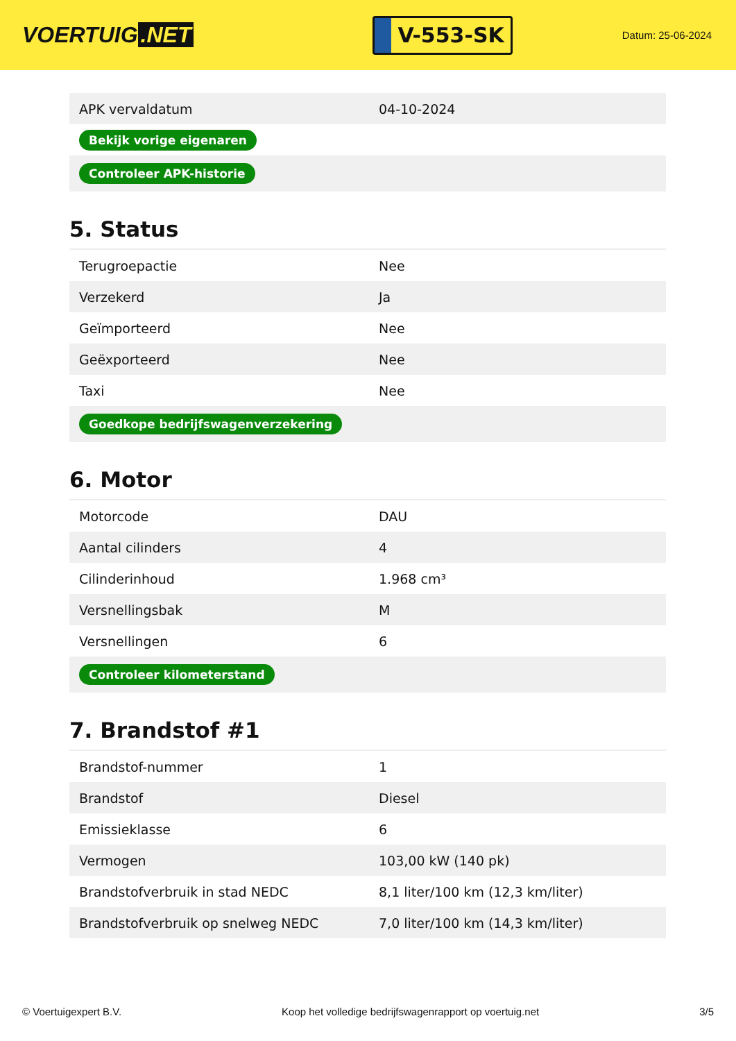VOERTUIG.NET
V-553-SK
Datum: 25-06-2024
| APK vervaldatum | 04-10-2024 |
| Bekijk vorige eigenaren | |
| Controleer APK-historie | |
5. Status
| Terugroepactie | Nee |
| Verzekerd | Ja |
| Geïmporteerd | Nee |
| Geëxporteerd | Nee |
| Taxi | Nee |
| Goedkope bedrijfswagenverzekering | |
6. Motor
| Motorcode | DAU |
| Aantal cilinders | 4 |
| Cilinderinhoud | 1.968 cm³ |
| Versnellingsbak | M |
| Versnellingen | 6 |
| Controleer kilometerstand | |
7. Brandstof #1
| Brandstof-nummer | 1 |
| Brandstof | Diesel |
| Emissieklasse | 6 |
| Vermogen | 103,00 kW (140 pk) |
| Brandstofverbruik in stad NEDC | 8,1 liter/100 km (12,3 km/liter) |
| Brandstofverbruik op snelweg NEDC | 7,0 liter/100 km (14,3 km/liter) |
© Voertuigexpert B.V. Koop het volledige bedrijfswagenrapport op voertuig.net 3/5